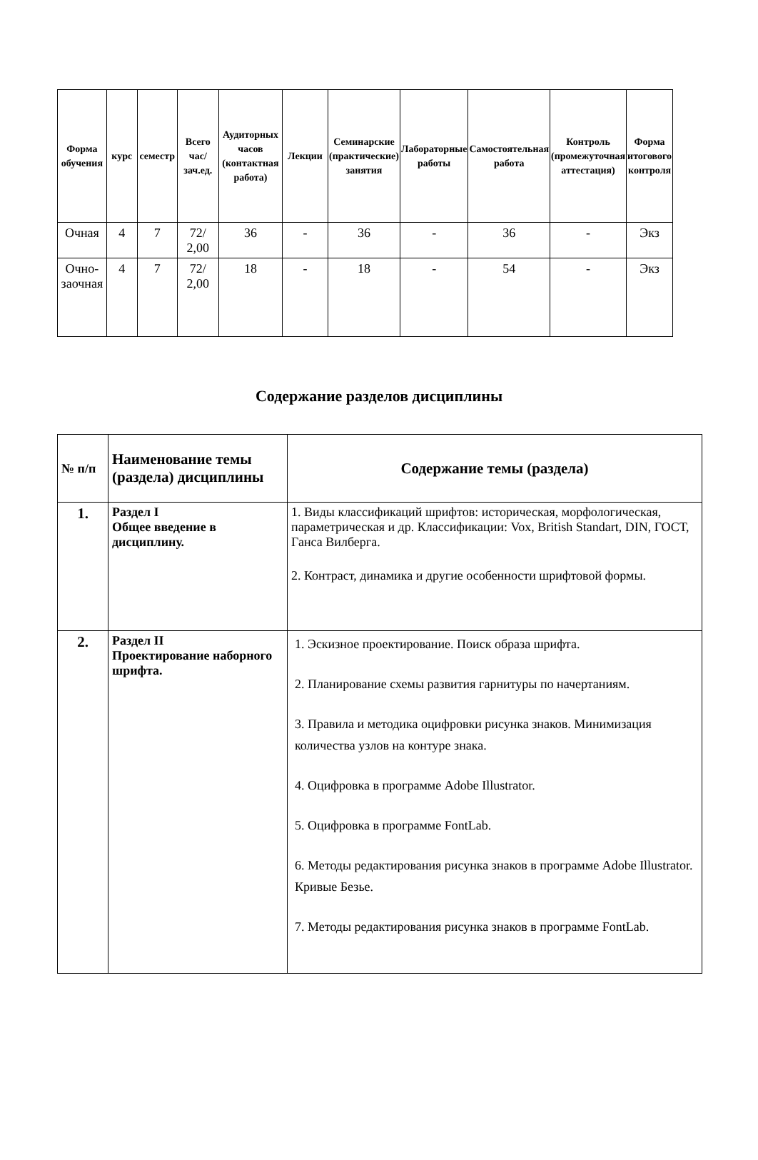| Форма обучения | курс | семестр | Всего час/ зач.ед. | Аудиторных часов (контактная работа) | Лекции | Семинарские (практические) занятия | Лабораторные работы | Самостоятельная работа | Контроль (промежуточная аттестация) | Форма итогового контроля |
| --- | --- | --- | --- | --- | --- | --- | --- | --- | --- | --- |
| Очная | 4 | 7 | 72/ 2,00 | 36 | - | 36 | - | 36 | - | Экз |
| Очно- заочная | 4 | 7 | 72/ 2,00 | 18 | - | 18 | - | 54 | - | Экз |
Содержание разделов дисциплины
| № п/п | Наименование темы (раздела) дисциплины | Содержание темы (раздела) |
| --- | --- | --- |
| 1. | Раздел I Общее введение в дисциплину. | 1. Виды классификаций шрифтов: историческая, морфологическая, параметрическая и др. Классификации: Vox, British Standart, DIN, ГОСТ, Ганса Вилберга. 2. Контраст, динамика и другие особенности шрифтовой формы. |
| 2. | Раздел II Проектирование наборного шрифта. | 1. Эскизное проектирование. Поиск образа шрифта. 2. Планирование схемы развития гарнитуры по начертаниям. 3. Правила и методика оцифровки рисунка знаков. Минимизация количества узлов на контуре знака. 4. Оцифровка в программе Adobe Illustrator. 5. Оцифровка в программе FontLab. 6. Методы редактирования рисунка знаков в программе Adobe Illustrator. Кривые Безье. 7. Методы редактирования рисунка знаков в программе FontLab. |